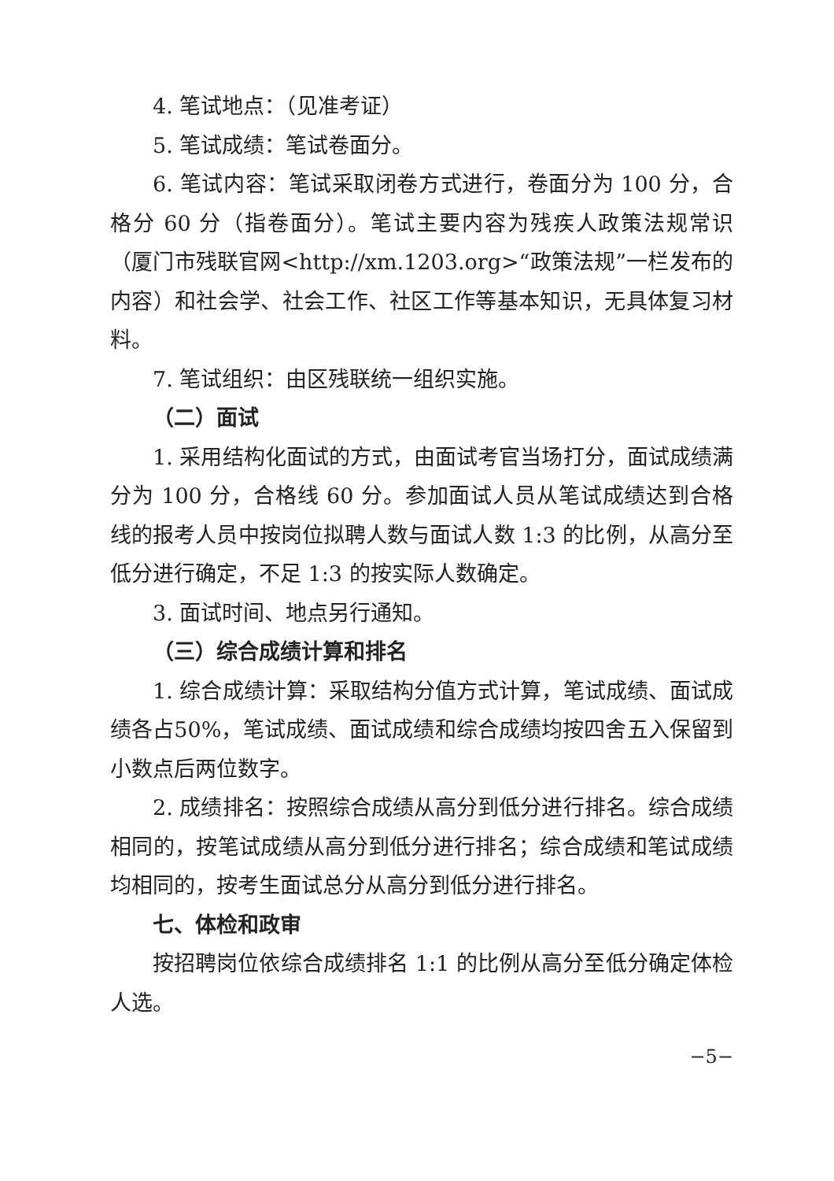4. 笔试地点：（见准考证）
5. 笔试成绩：笔试卷面分。
6. 笔试内容：笔试采取闭卷方式进行，卷面分为 100 分，合格分 60 分（指卷面分）。笔试主要内容为残疾人政策法规常识（厦门市残联官网<http://xm.1203.org>“政策法规”一栏发布的内容）和社会学、社会工作、社区工作等基本知识，无具体复习材料。
7. 笔试组织：由区残联统一组织实施。
（二）面试
1. 采用结构化面试的方式，由面试考官当场打分，面试成绩满分为 100 分，合格线 60 分。参加面试人员从笔试成绩达到合格线的报考人员中按岗位拟聘人数与面试人数 1:3 的比例，从高分至低分进行确定，不足 1:3 的按实际人数确定。
3. 面试时间、地点另行通知。
（三）综合成绩计算和排名
1. 综合成绩计算：采取结构分值方式计算，笔试成绩、面试成绩各占50%，笔试成绩、面试成绩和综合成绩均按四舍五入保留到小数点后两位数字。
2. 成绩排名：按照综合成绩从高分到低分进行排名。综合成绩相同的，按笔试成绩从高分到低分进行排名；综合成绩和笔试成绩均相同的，按考生面试总分从高分到低分进行排名。
七、体检和政审
按招聘岗位依综合成绩排名 1:1 的比例从高分至低分确定体检人选。
−5−